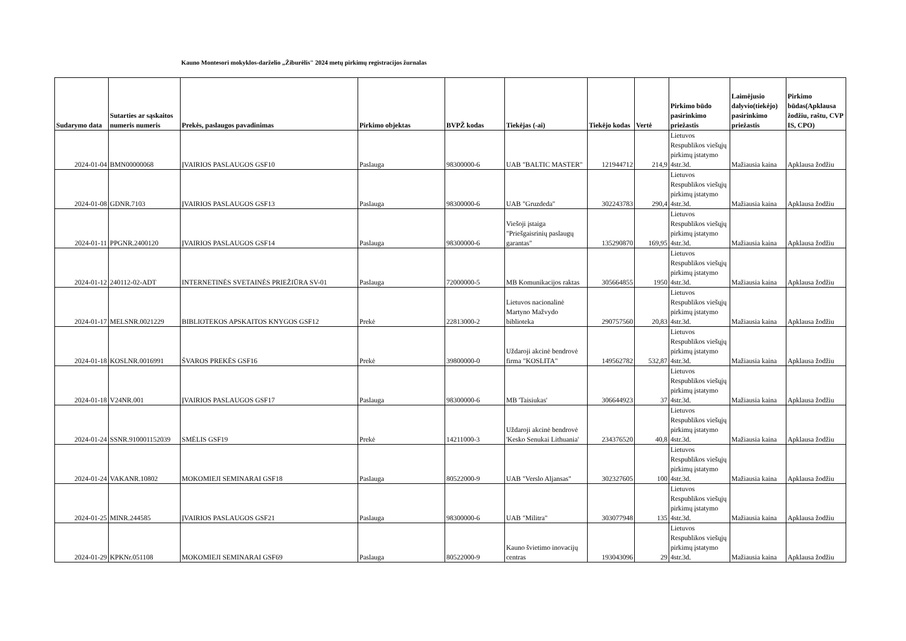Kauno Montesori mokyklos-darželio „Žiburėlis" 2024 metų pirkimų registracijos žurnalas
| Sudarymo data | Sutarties ar sąskaitos numeris numeris | Prekės, paslaugos pavadinimas | Pirkimo objektas | BVPŽ kodas | Tiekėjas (-ai) | Tiekėjo kodas | Vertė | Pirkimo būdo pasirinkimo priežastis | Laimėjusio dalyvio(tiekėjo) pasirinkimo priežastis | Pirkimo būdas(Apklausa žodžiu, raštu, CVP IS, CPO) |
| --- | --- | --- | --- | --- | --- | --- | --- | --- | --- | --- |
| 2024-01-04 | BMN00000068 | ĮVAIRIOS PASLAUGOS GSF10 | Paslauga | 98300000-6 | UAB "BALTIC MASTER" | 121944712 | 214,9 | Lietuvos Respublikos viešųjų pirkimų įstatymo 4str.3d. | Mažiausia kaina | Apklausa žodžiu |
| 2024-01-08 | GDNR.7103 | ĮVAIRIOS PASLAUGOS GSF13 | Paslauga | 98300000-6 | UAB "Gruzdeda" | 302243783 | 290,4 | Lietuvos Respublikos viešųjų pirkimų įstatymo 4str.3d. | Mažiausia kaina | Apklausa žodžiu |
| 2024-01-11 | PPGNR.2400120 | ĮVAIRIOS PASLAUGOS GSF14 | Paslauga | 98300000-6 | Viešoji įstaiga "Priešgaisrinių paslaugų garantas" | 135290870 | 169,95 | Lietuvos Respublikos viešųjų pirkimų įstatymo 4str.3d. | Mažiausia kaina | Apklausa žodžiu |
| 2024-01-12 | 240112-02-ADT | INTERNETINĖS SVETAINĖS PRIEŽIŪRA SV-01 | Paslauga | 72000000-5 | MB Komunikacijos raktas | 305664855 | 1950 | Lietuvos Respublikos viešųjų pirkimų įstatymo 4str.3d. | Mažiausia kaina | Apklausa žodžiu |
| 2024-01-17 | MELSNR.0021229 | BIBLIOTEKOS APSKAITOS KNYGOS GSF12 | Prekė | 22813000-2 | Lietuvos nacionalinė Martyno Mažvydo biblioteka | 290757560 | 20,83 | Lietuvos Respublikos viešųjų pirkimų įstatymo 4str.3d. | Mažiausia kaina | Apklausa žodžiu |
| 2024-01-18 | KOSLNR.0016991 | ŠVAROS PREKĖS GSF16 | Prekė | 39800000-0 | Uždaroji akcinė bendrovė firma "KOSLITA" | 149562782 | 532,87 | Lietuvos Respublikos viešųjų pirkimų įstatymo 4str.3d. | Mažiausia kaina | Apklausa žodžiu |
| 2024-01-18 | V24NR.001 | ĮVAIRIOS PASLAUGOS GSF17 | Paslauga | 98300000-6 | MB 'Taisiukas' | 306644923 | 37 | Lietuvos Respublikos viešųjų pirkimų įstatymo 4str.3d. | Mažiausia kaina | Apklausa žodžiu |
| 2024-01-24 | SSNR.910001152039 | SMĖLIS GSF19 | Prekė | 14211000-3 | Uždaroji akcinė bendrovė 'Kesko Senukai Lithuania' | 234376520 | 40,8 | Lietuvos Respublikos viešųjų pirkimų įstatymo 4str.3d. | Mažiausia kaina | Apklausa žodžiu |
| 2024-01-24 | VAKANR.10802 | MOKOMIEJI SEMINARAI GSF18 | Paslauga | 80522000-9 | UAB "Verslo Aljansas" | 302327605 | 100 | Lietuvos Respublikos viešųjų pirkimų įstatymo 4str.3d. | Mažiausia kaina | Apklausa žodžiu |
| 2024-01-25 | MINR.244585 | ĮVAIRIOS PASLAUGOS GSF21 | Paslauga | 98300000-6 | UAB "Militra" | 303077948 | 135 | Lietuvos Respublikos viešųjų pirkimų įstatymo 4str.3d. | Mažiausia kaina | Apklausa žodžiu |
| 2024-01-29 | KPKNr.051108 | MOKOMIEJI SEMINARAI GSF69 | Paslauga | 80522000-9 | Kauno švietimo inovacijų centras | 193043096 | 29 | Lietuvos Respublikos viešųjų pirkimų įstatymo 4str.3d. | Mažiausia kaina | Apklausa žodžiu |